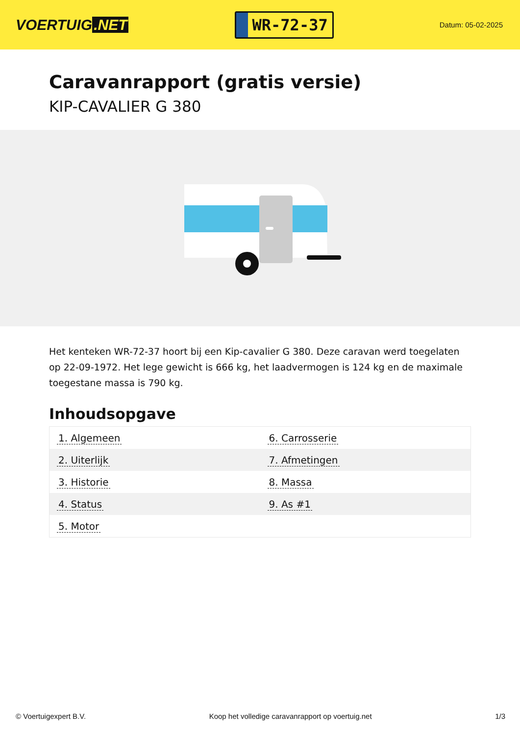VOERTUIG.NET
WR-72-37
Datum: 05-02-2025
Caravanrapport (gratis versie)
KIP-CAVALIER G 380
Het kenteken WR-72-37 hoort bij een Kip-cavalier G 380. Deze caravan werd toegelaten op 22-09-1972. Het lege gewicht is 666 kg, het laadvermogen is 124 kg en de maximale toegestane massa is 790 kg.
Inhoudsopgave
| 1. Algemeen | 6. Carrosserie |
| 2. Uiterlijk | 7. Afmetingen |
| 3. Historie | 8. Massa |
| 4. Status | 9. As #1 |
| 5. Motor | |
© Voertuigexpert B.V. Koop het volledige caravanrapport op voertuig.net 1/3